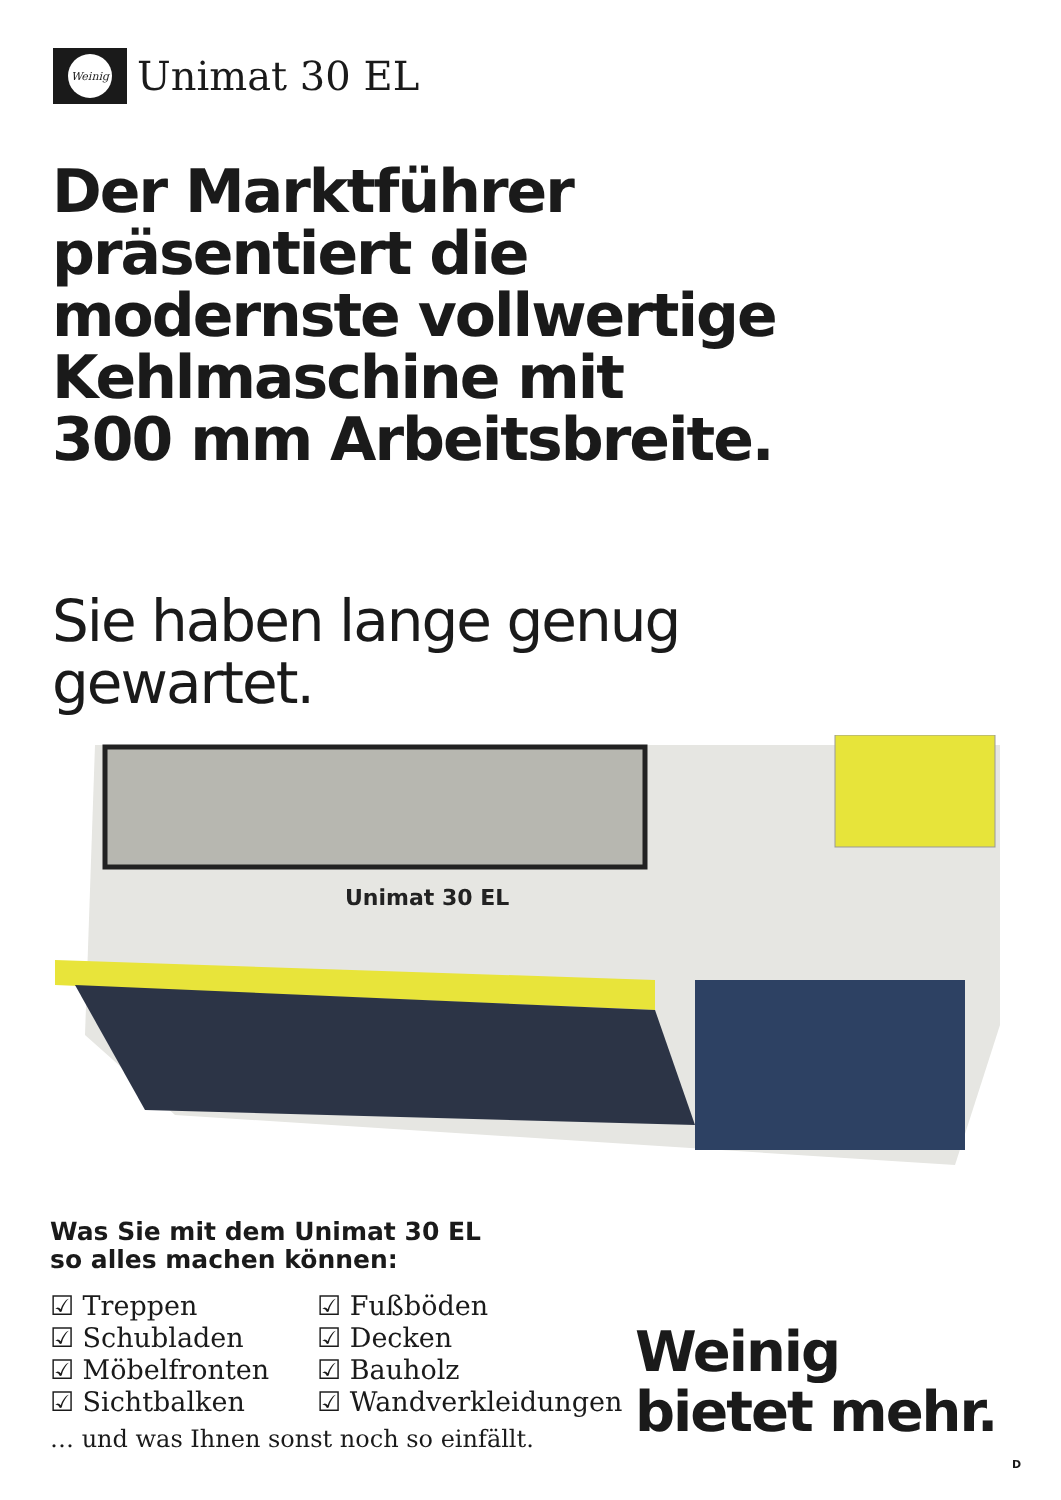Weinig
Unimat 30 EL
Der Marktführer
präsentiert die
modernste vollwertige
Kehlmaschine mit
300 mm Arbeitsbreite.
Sie haben lange genug
gewartet.
Unimat 30 EL
Was Sie mit dem Unimat 30 EL
so alles machen können:
☑ Treppen
☑ Schubladen
☑ Möbelfronten
☑ Sichtbalken
☑ Fußböden
☑ Decken
☑ Bauholz
☑ Wandverkleidungen
… und was Ihnen sonst noch so einfällt.
Weinig
bietet mehr.
D